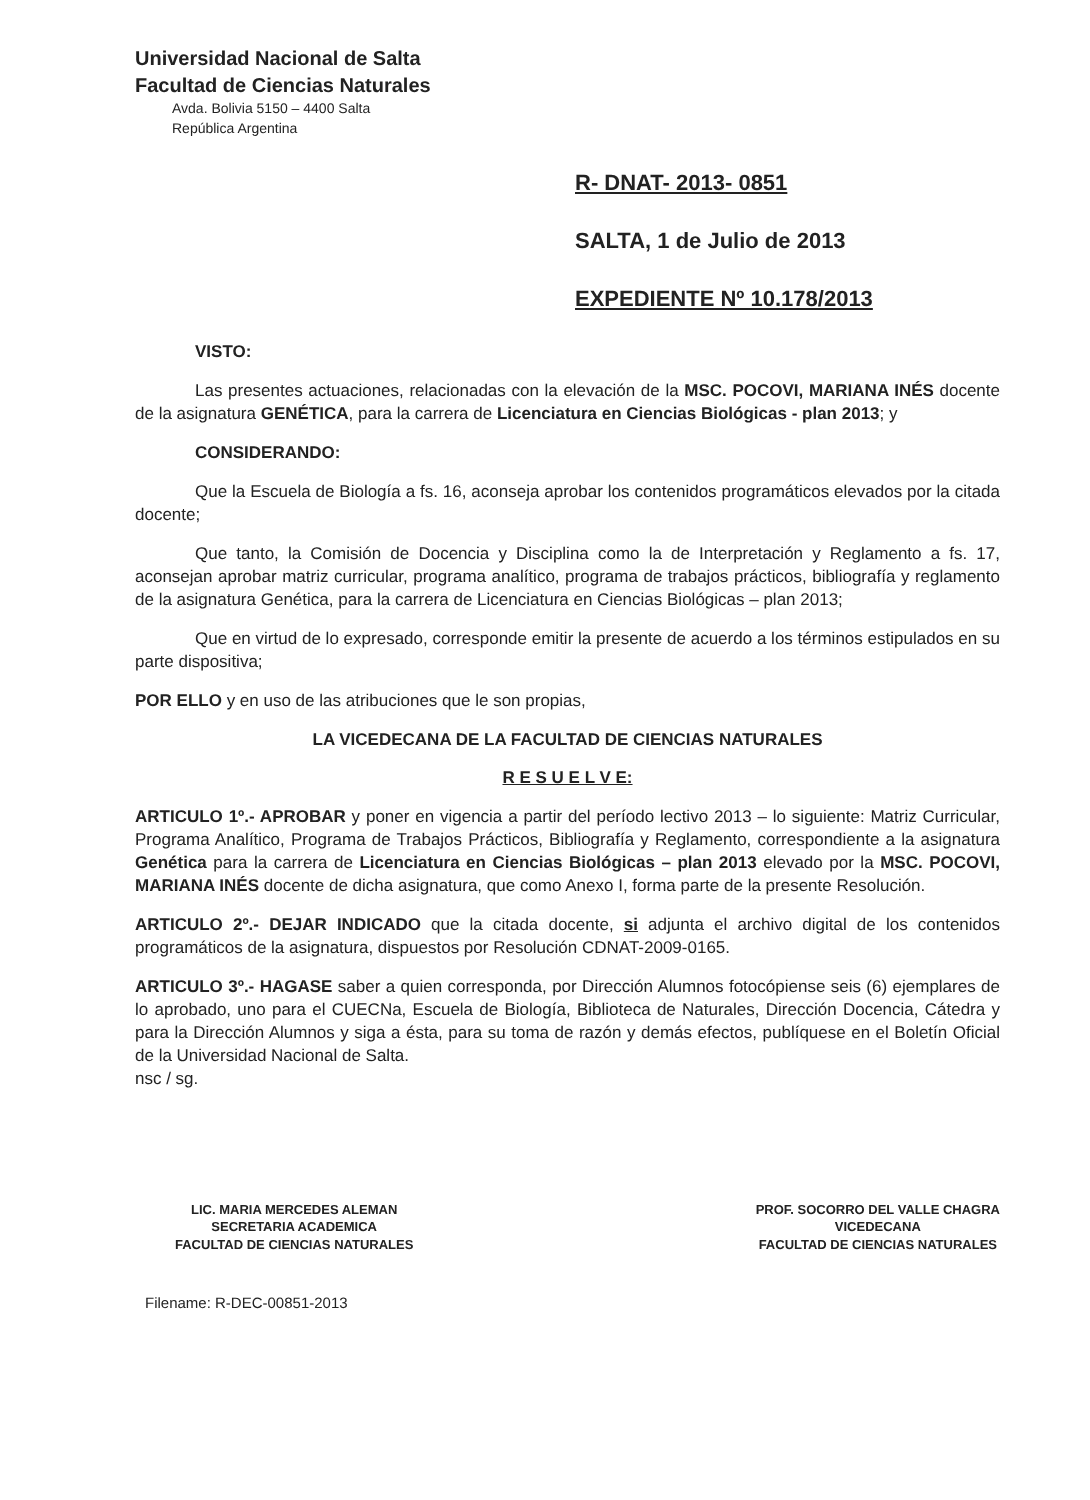Universidad Nacional de Salta
Facultad de Ciencias Naturales
Avda. Bolivia 5150 – 4400 Salta
República Argentina
R- DNAT- 2013- 0851
SALTA, 1 de Julio de 2013
EXPEDIENTE Nº 10.178/2013
VISTO:
Las presentes actuaciones, relacionadas con la elevación de la MSC. POCOVI, MARIANA INÉS docente de la asignatura GENÉTICA, para la carrera de Licenciatura en Ciencias Biológicas - plan 2013; y
CONSIDERANDO:
Que la Escuela de Biología a fs. 16, aconseja aprobar los contenidos programáticos elevados por la citada docente;
Que tanto, la Comisión de Docencia y Disciplina como la de Interpretación y Reglamento a fs. 17, aconsejan aprobar matriz curricular, programa analítico, programa de trabajos prácticos, bibliografía y reglamento de la asignatura Genética, para la carrera de Licenciatura en Ciencias Biológicas – plan 2013;
Que en virtud de lo expresado, corresponde emitir la presente de acuerdo a los términos estipulados en su parte dispositiva;
POR ELLO y en uso de las atribuciones que le son propias,
LA VICEDECANA DE LA FACULTAD DE CIENCIAS NATURALES
R E S U E L V E:
ARTICULO 1º.- APROBAR y poner en vigencia a partir del período lectivo 2013 – lo siguiente: Matriz Curricular, Programa Analítico, Programa de Trabajos Prácticos, Bibliografía y Reglamento, correspondiente a la asignatura Genética para la carrera de Licenciatura en Ciencias Biológicas – plan 2013 elevado por la MSC. POCOVI, MARIANA INÉS docente de dicha asignatura, que como Anexo I, forma parte de la presente Resolución.
ARTICULO 2º.- DEJAR INDICADO que la citada docente, si adjunta el archivo digital de los contenidos programáticos de la asignatura, dispuestos por Resolución CDNAT-2009-0165.
ARTICULO 3º.- HAGASE saber a quien corresponda, por Dirección Alumnos fotocópiense seis (6) ejemplares de lo aprobado, uno para el CUECNa, Escuela de Biología, Biblioteca de Naturales, Dirección Docencia, Cátedra y para la Dirección Alumnos y siga a ésta, para su toma de razón y demás efectos, publíquese en el Boletín Oficial de la Universidad Nacional de Salta.
nsc / sg.
LIC. MARIA MERCEDES ALEMAN
SECRETARIA ACADEMICA
FACULTAD DE CIENCIAS NATURALES
PROF. SOCORRO DEL VALLE CHAGRA
VICEDECANA
FACULTAD DE CIENCIAS NATURALES
Filename: R-DEC-00851-2013